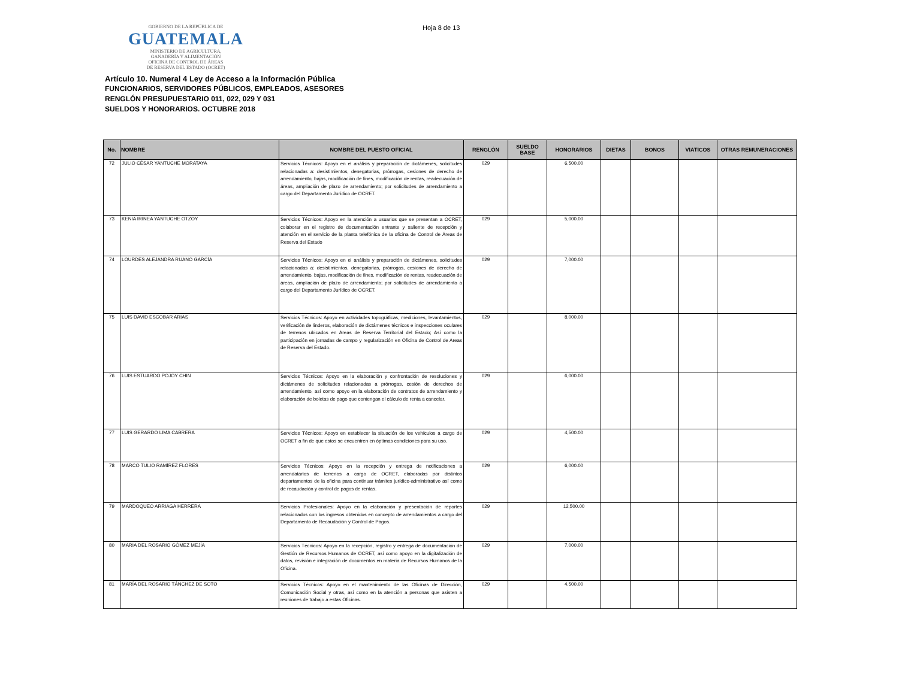GOBIERNO DE LA REPÚBLICA DE
GUATEMALA
MINISTERIO DE AGRICULTURA,
GANADERÍA Y ALIMENTACIÓN
OFICINA DE CONTROL DE ÁREAS
DE RESERVA DEL ESTADO (OCRET)
Hoja 8 de 13
Artículo 10. Numeral 4 Ley de Acceso a la Información Pública
FUNCIONARIOS, SERVIDORES PÚBLICOS, EMPLEADOS, ASESORES
RENGLÓN PRESUPUESTARIO 011, 022, 029 Y 031
SUELDOS Y HONORARIOS. OCTUBRE 2018
| No. | NOMBRE | NOMBRE DEL PUESTO OFICIAL | RENGLÓN | SUELDO BASE | HONORARIOS | DIETAS | BONOS | VIATICOS | OTRAS REMUNERACIONES |
| --- | --- | --- | --- | --- | --- | --- | --- | --- | --- |
| 72 | JULIO CÉSAR YANTUCHE MORATAYA | Servicios Técnicos: Apoyo en el análisis y preparación de dictámenes, solicitudes relacionadas a: desistimientos, denegatorias, prórrogas, cesiones de derecho de arrendamiento, bajas, modificación de fines, modificación de rentas, readecuación de áreas, ampliación de plazo de arrendamiento; por solicitudes de arrendamiento a cargo del Departamento Jurídico de OCRET. | 029 | | 6,500.00 | | | | |
| 73 | KENIA IRINEA YANTUCHE OTZOY | Servicios Técnicos: Apoyo en la atención a usuarios que se presentan a OCRET, colaborar en el registro de documentación entrante y saliente de recepción y atención en el servicio de la planta telefónica de la oficina de Control de Áreas de Reserva del Estado | 029 | | 5,000.00 | | | | |
| 74 | LOURDES ALEJANDRA RUANO GARCÍA | Servicios Técnicos: Apoyo en el análisis y preparación de dictámenes, solicitudes relacionadas a: desistimientos, denegatorias, prórrogas, cesiones de derecho de arrendamiento, bajas, modificación de fines, modificación de rentas, readecuación de áreas, ampliación de plazo de arrendamiento; por solicitudes de arrendamiento a cargo del Departamento Jurídico de OCRET. | 029 | | 7,000.00 | | | | |
| 75 | LUIS DAVID ESCOBAR ARIAS | Servicios Técnicos: Apoyo en actividades topográficas, mediciones, levantamientos, verificación de linderos, elaboración de dictámenes técnicos e inspecciones oculares de terrenos ubicados en Areas de Reserva Territorial del Estado; Así como la participación en jornadas de campo y regularización en Oficina de Control de Areas de Reserva del Estado. | 029 | | 8,000.00 | | | | |
| 76 | LUIS ESTUARDO POJOY CHIN | Servicios Técnicos: Apoyo en la elaboración y confrontación de resoluciones y dictámenes de solicitudes relacionadas a prórrogas, cesión de derechos de arrendamiento, así como apoyo en la elaboración de contratos de arrendamiento y elaboración de boletas de pago que contengan el cálculo de renta a cancelar. | 029 | | 6,000.00 | | | | |
| 77 | LUIS GERARDO LIMA CABRERA | Servicios Técnicos: Apoyo en establecer la situación de los vehículos a cargo de OCRET a fin de que estos se encuentren en óptimas condiciones para su uso. | 029 | | 4,500.00 | | | | |
| 78 | MARCO TULIO RAMÍREZ FLORES | Servicios Técnicos: Apoyo en la recepción y entrega de notificaciones a arrendatarios de terrenos a cargo de OCRET, elaboradas por distintos departamentos de la oficina para continuar trámites jurídico-administrativo así como de recaudación y control de pagos de rentas. | 029 | | 6,000.00 | | | | |
| 79 | MARDOQUEO ARRIAGA HERRERA | Servicios Profesionales: Apoyo en la elaboración y presentación de reportes relacionados con los ingresos obtenidos en concepto de arrendamientos a cargo del Departamento de Recaudación y Control de Pagos. | 029 | | 12,500.00 | | | | |
| 80 | MARIA DEL ROSARIO GÓMEZ MEJÍA | Servicios Técnicos: Apoyo en la recepción, registro y entrega de documentación de Gestión de Recursos Humanos de OCRET, así como apoyo en la digitalización de datos, revisión e integración de documentos en materia de Recursos Humanos de la Oficina. | 029 | | 7,000.00 | | | | |
| 81 | MARÍA DEL ROSARIO TÁNCHEZ DE SOTO | Servicios Técnicos: Apoyo en el mantenimiento de las Oficinas de Dirección, Comunicación Social y otras, así como en la atención a personas que asisten a reuniones de trabajo a estas Oficinas. | 029 | | 4,500.00 | | | | |